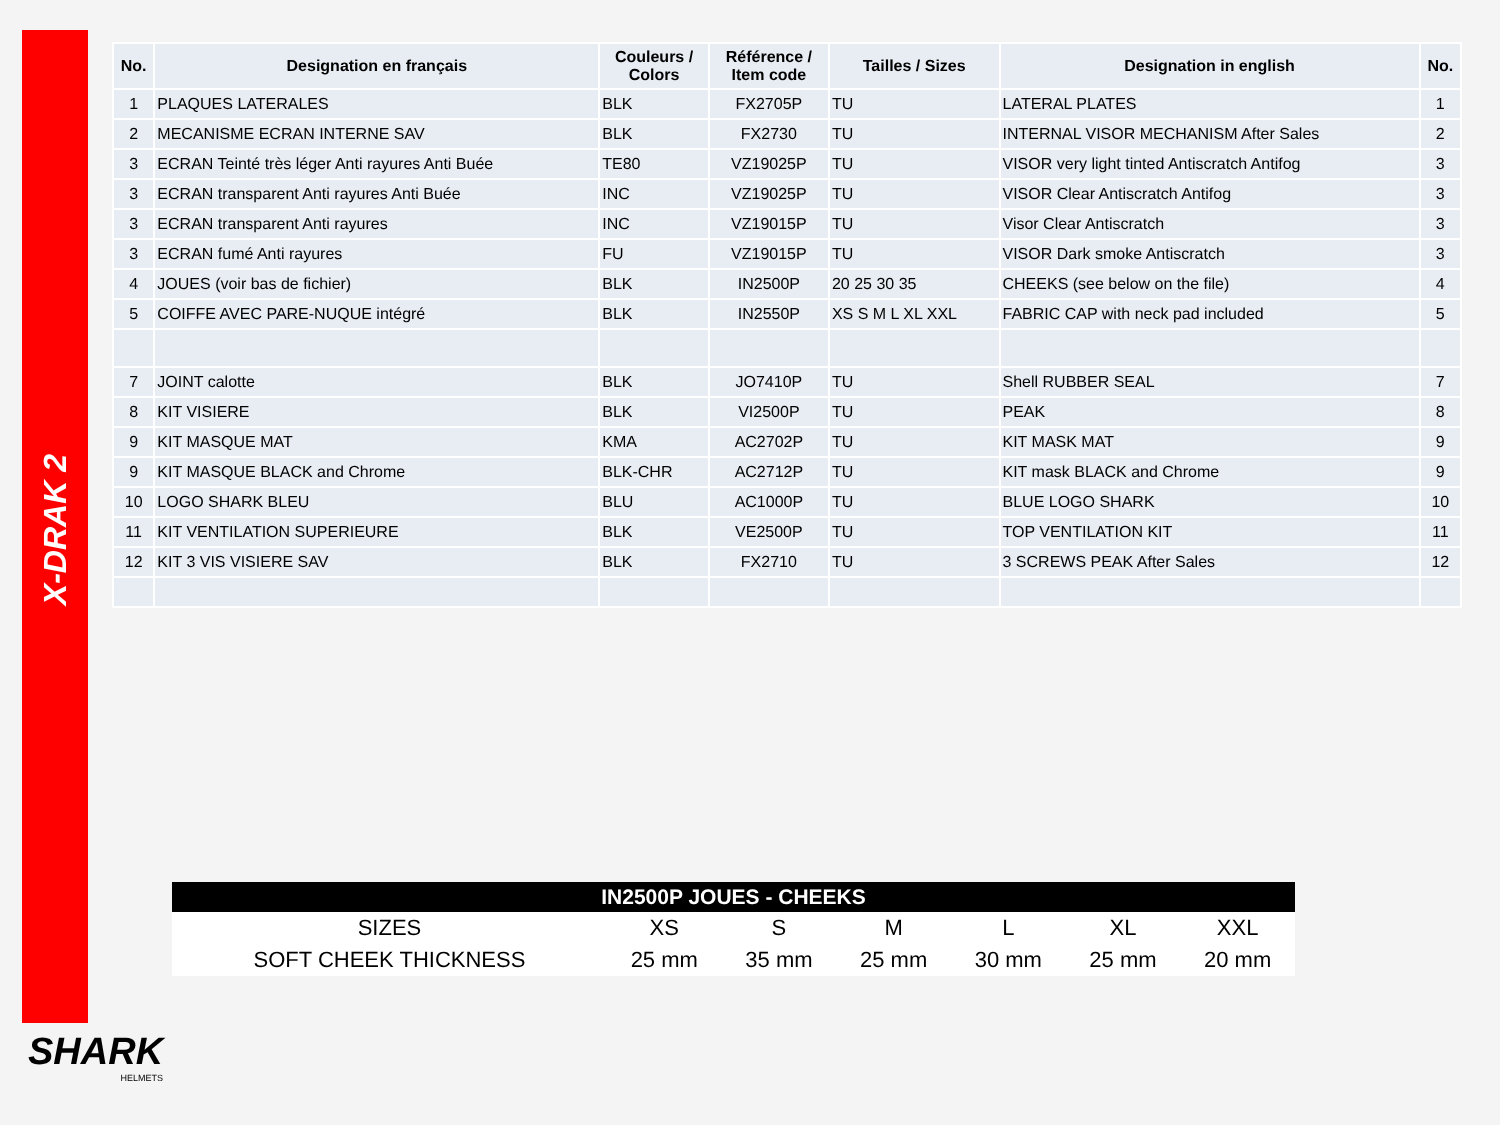X-DRAK 2
| No. | Designation en français | Couleurs / Colors | Référence / Item code | Tailles / Sizes | Designation in english | No. |
| --- | --- | --- | --- | --- | --- | --- |
| 1 | PLAQUES LATERALES | BLK | FX2705P | TU | LATERAL PLATES | 1 |
| 2 | MECANISME ECRAN INTERNE SAV | BLK | FX2730 | TU | INTERNAL VISOR MECHANISM After Sales | 2 |
| 3 | ECRAN Teinté très léger Anti rayures Anti Buée | TE80 | VZ19025P | TU | VISOR very light tinted Antiscratch Antifog | 3 |
| 3 | ECRAN transparent Anti rayures Anti Buée | INC | VZ19025P | TU | VISOR Clear Antiscratch Antifog | 3 |
| 3 | ECRAN transparent Anti rayures | INC | VZ19015P | TU | Visor Clear Antiscratch | 3 |
| 3 | ECRAN fumé Anti rayures | FU | VZ19015P | TU | VISOR Dark smoke Antiscratch | 3 |
| 4 | JOUES (voir bas de fichier) | BLK | IN2500P | 20 25 30 35 | CHEEKS (see below on the file) | 4 |
| 5 | COIFFE AVEC PARE-NUQUE intégré | BLK | IN2550P | XS S M L XL XXL | FABRIC CAP with neck pad included | 5 |
| 7 | JOINT calotte | BLK | JO7410P | TU | Shell RUBBER SEAL | 7 |
| 8 | KIT VISIERE | BLK | VI2500P | TU | PEAK | 8 |
| 9 | KIT MASQUE MAT | KMA | AC2702P | TU | KIT MASK MAT | 9 |
| 9 | KIT MASQUE BLACK and Chrome | BLK-CHR | AC2712P | TU | KIT mask BLACK and Chrome | 9 |
| 10 | LOGO SHARK BLEU | BLU | AC1000P | TU | BLUE LOGO SHARK | 10 |
| 11 | KIT VENTILATION SUPERIEURE | BLK | VE2500P | TU | TOP VENTILATION KIT | 11 |
| 12 | KIT 3 VIS VISIERE SAV | BLK | FX2710 | TU | 3 SCREWS PEAK After Sales | 12 |
| IN2500P JOUES - CHEEKS | | | | | | |
| --- | --- | --- | --- | --- | --- | --- |
| SIZES | XS | S | M | L | XL | XXL |
| SOFT CHEEK THICKNESS | 25 mm | 35 mm | 25 mm | 30 mm | 25 mm | 20 mm |
SHARK
HELMETS